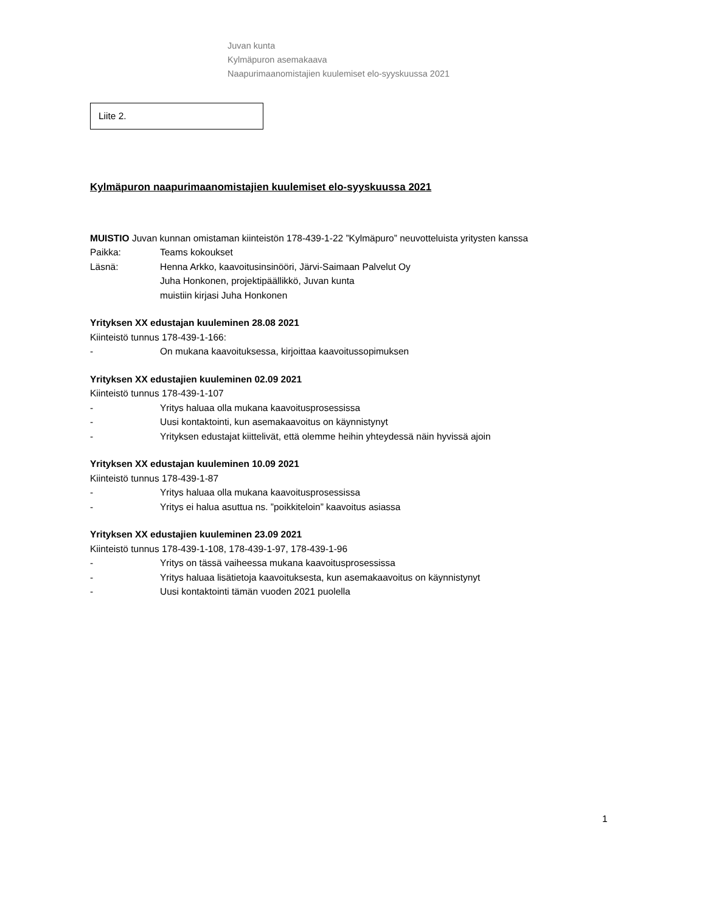Juvan kunta
Kylmäpuron asemakaava
Naapurimaanomistajien kuulemiset elo-syyskuussa 2021
Liite 2.
Kylmäpuron naapurimaanomistajien kuulemiset elo-syyskuussa 2021
MUISTIO Juvan kunnan omistaman kiinteistön 178-439-1-22 ”Kylmäpuro” neuvotteluista yritysten kanssa
Paikka: Teams kokoukset
Läsnä: Henna Arkko, kaavoitusinsinööri, Järvi-Saimaan Palvelut Oy
Juha Honkonen, projektipäällikkö, Juvan kunta
muistiin kirjasi Juha Honkonen
Yrityksen XX edustajan kuuleminen 28.08 2021
Kiinteistö tunnus 178-439-1-166:
- On mukana kaavoituksessa, kirjoittaa kaavoitussopimuksen
Yrityksen XX edustajien kuuleminen 02.09 2021
Kiinteistö tunnus 178-439-1-107
- Yritys haluaa olla mukana kaavoitusprosessissa
- Uusi kontaktointi, kun asemakaavoitus on käynnistynyt
- Yrityksen edustajat kiittelivät, että olemme heihin yhteydessä näin hyvissä ajoin
Yrityksen XX edustajan kuuleminen 10.09 2021
Kiinteistö tunnus 178-439-1-87
- Yritys haluaa olla mukana kaavoitusprosessissa
- Yritys ei halua asuttua ns. ”poikkiteloin” kaavoitus asiassa
Yrityksen XX edustajien kuuleminen 23.09 2021
Kiinteistö tunnus 178-439-1-108, 178-439-1-97, 178-439-1-96
- Yritys on tässä vaiheessa mukana kaavoitusprosessissa
- Yritys haluaa lisätietoja kaavoituksesta, kun asemakaavoitus on käynnistynyt
- Uusi kontaktointi tämän vuoden 2021 puolella
1